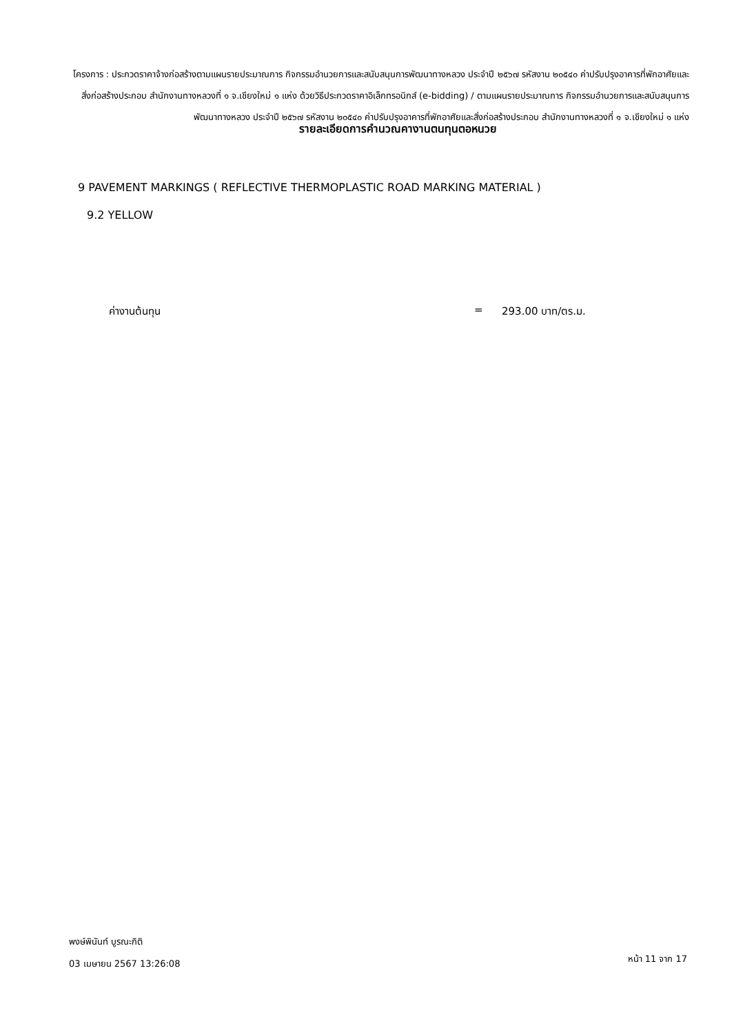โครงการ : ประกวดราคาจ้างก่อสร้างตามแผนรายประมาณการ กิจกรรมอำนวยการและสนับสนุนการพัฒนาทางหลวง ประจำปี ๒๕๖๗ รหัสงาน ๒๐๕๔๐ ค่าปรับปรุงอาคารที่พักอาศัยและสิ่งก่อสร้างประกอบ สำนักงานทางหลวงที่ ๑ จ.เชียงใหม่ ๑ แห่ง ด้วยวิธีประกวดราคาอิเล็กทรอนิกส์ (e-bidding) / ตามแผนรายประมาณการ กิจกรรมอำนวยการและสนับสนุนการพัฒนาทางหลวง ประจำปี ๒๕๖๗ รหัสงาน ๒๐๕๔๐ ค่าปรับปรุงอาคารที่พักอาศัยและสิ่งก่อสร้างประกอบ สำนักงานทางหลวงที่ ๑ จ.เชียงใหม่ ๑ แห่ง
รายละเอียดการคำนวณคางานตนทุนตอหนวย
9 PAVEMENT MARKINGS ( REFLECTIVE THERMOPLASTIC ROAD MARKING MATERIAL )
9.2 YELLOW
ค่างานต้นทุน = 293.00 บาท/ตร.ม.
พงษ์พินันท์ บูรณะกิติ
03 เมษายน 2567 13:26:08 หน้า 11 จาก 17